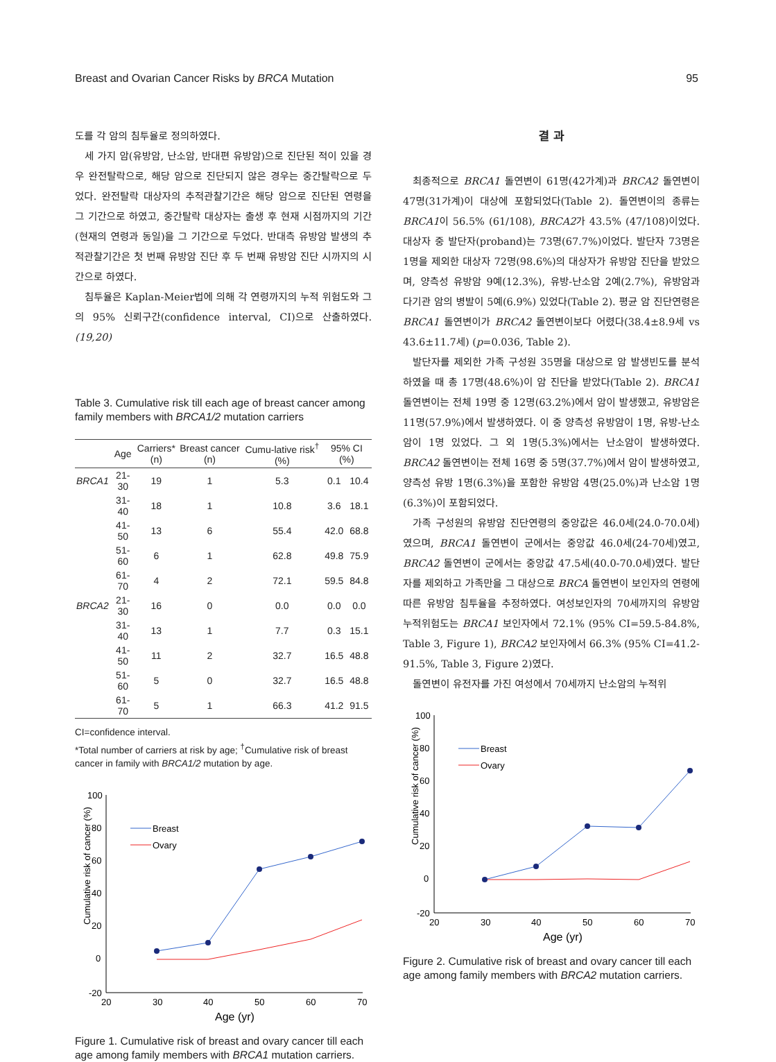Breast and Ovarian Cancer Risks by BRCA Mutation 95
도를 각 암의 침투율로 정의하였다.
세 가지 암(유방암, 난소암, 반대편 유방암)으로 진단된 적이 있을 경우 완전탈락으로, 해당 암으로 진단되지 않은 경우는 중간탈락으로 두었다. 완전탈락 대상자의 추적관찰기간은 해당 암으로 진단된 연령을 그 기간으로 하였고, 중간탈락 대상자는 출생 후 현재 시점까지의 기간(현재의 연령과 동일)을 그 기간으로 두었다. 반대측 유방암 발생의 추적관찰기간은 첫 번째 유방암 진단 후 두 번째 유방암 진단 시까지의 시간으로 하였다.
침투율은 Kaplan-Meier법에 의해 각 연령까지의 누적 위험도와 그의 95% 신뢰구간(confidence interval, CI)으로 산출하였다.(19,20)
Table 3. Cumulative risk till each age of breast cancer among family members with BRCA1/2 mutation carriers
| | Age | Carriers* (n) | Breast cancer (n) | Cumu-lative risk<sup>†</sup> (%) | 95% CI (%) | |
| --- | --- | --- | --- | --- | --- | --- |
| BRCA1 | 21-30 | 19 | 1 | 5.3 | 0.1 | 10.4 |
| | 31-40 | 18 | 1 | 10.8 | 3.6 | 18.1 |
| | 41-50 | 13 | 6 | 55.4 | 42.0 | 68.8 |
| | 51-60 | 6 | 1 | 62.8 | 49.8 | 75.9 |
| | 61-70 | 4 | 2 | 72.1 | 59.5 | 84.8 |
| BRCA2 | 21-30 | 16 | 0 | 0.0 | 0.0 | 0.0 |
| | 31-40 | 13 | 1 | 7.7 | 0.3 | 15.1 |
| | 41-50 | 11 | 2 | 32.7 | 16.5 | 48.8 |
| | 51-60 | 5 | 0 | 32.7 | 16.5 | 48.8 |
| | 61-70 | 5 | 1 | 66.3 | 41.2 | 91.5 |
CI=confidence interval.
*Total number of carriers at risk by age; <sup>†</sup>Cumulative risk of breast cancer in family with BRCA1/2 mutation by age.
Cumulative risk of cancer (%)
100
80
60
40
20
0
-20
20
30
40
50
60
70
Age (yr)
Breast
Ovary
Figure 1. Cumulative risk of breast and ovary cancer till each age among family members with BRCA1 mutation carriers.
결 과
최종적으로 BRCA1 돌연변이 61명(42가계)과 BRCA2 돌연변이 47명(31가계)이 대상에 포함되었다(Table 2). 돌연변이의 종류는 BRCA1이 56.5% (61/108), BRCA2가 43.5% (47/108)이었다. 대상자 중 발단자(proband)는 73명(67.7%)이었다. 발단자 73명은 1명을 제외한 대상자 72명(98.6%)의 대상자가 유방암 진단을 받았으며, 양측성 유방암 9예(12.3%), 유방-난소암 2예(2.7%), 유방암과 다기관 암의 병발이 5예(6.9%) 있었다(Table 2). 평균 암 진단연령은 BRCA1 돌연변이가 BRCA2 돌연변이보다 어렸다(38.4±8.9세 vs 43.6±11.7세) (p=0.036, Table 2).
발단자를 제외한 가족 구성원 35명을 대상으로 암 발생빈도를 분석하였을 때 총 17명(48.6%)이 암 진단을 받았다(Table 2). BRCA1 돌연변이는 전체 19명 중 12명(63.2%)에서 암이 발생했고, 유방암은 11명(57.9%)에서 발생하였다. 이 중 양측성 유방암이 1명, 유방-난소암이 1명 있었다. 그 외 1명(5.3%)에서는 난소암이 발생하였다. BRCA2 돌연변이는 전체 16명 중 5명(37.7%)에서 암이 발생하였고, 양측성 유방 1명(6.3%)을 포함한 유방암 4명(25.0%)과 난소암 1명(6.3%)이 포함되었다.
가족 구성원의 유방암 진단연령의 중앙값은 46.0세(24.0-70.0세)였으며, BRCA1 돌연변이 군에서는 중앙값 46.0세(24-70세)였고, BRCA2 돌연변이 군에서는 중앙값 47.5세(40.0-70.0세)였다. 발단자를 제외하고 가족만을 그 대상으로 BRCA 돌연변이 보인자의 연령에 따른 유방암 침투율을 추정하였다. 여성보인자의 70세까지의 유방암 누적위험도는 BRCA1 보인자에서 72.1% (95% CI=59.5-84.8%, Table 3, Figure 1), BRCA2 보인자에서 66.3% (95% CI=41.2-91.5%, Table 3, Figure 2)였다.
돌연변이 유전자를 가진 여성에서 70세까지 난소암의 누적위
Cumulative risk of cancer (%)
100
80
60
40
20
0
-20
20
30
40
50
60
70
Age (yr)
Breast
Ovary
Figure 2. Cumulative risk of breast and ovary cancer till each age among family members with BRCA2 mutation carriers.